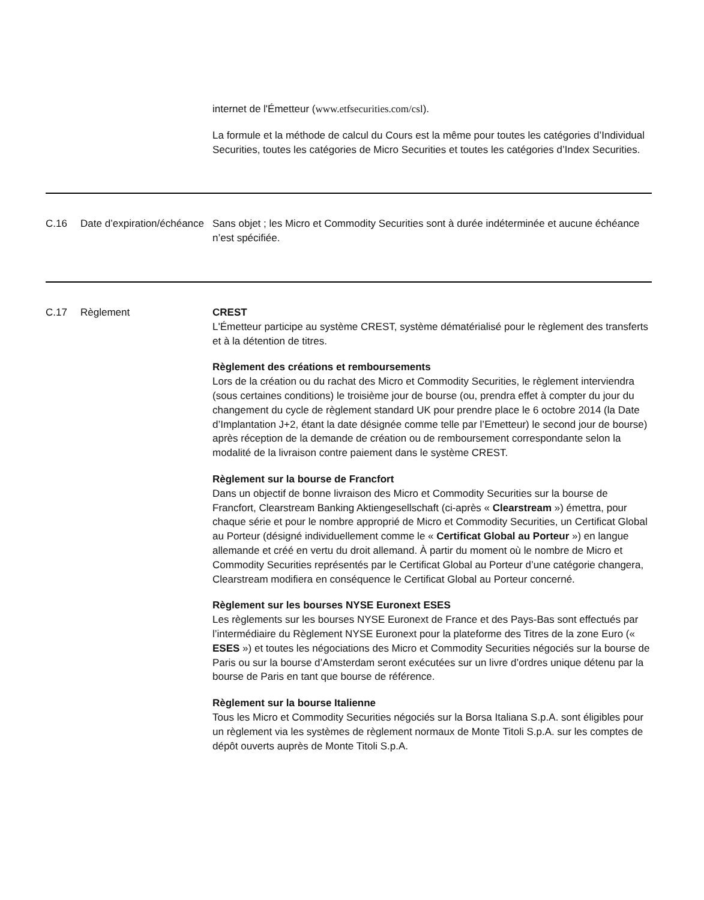| | | internet de l'Émetteur ( www.etfsecurities.com/csl ). La formule et la méthode de calcul du Cours est la même pour toutes les catégories d’Individual Securities, toutes les catégories de Micro Securities et toutes les catégories d’Index Securities. |
| C.16 | Date d’expiration/échéance | Sans objet ; les Micro et Commodity Securities sont à durée indéterminée et aucune échéance n’est spécifiée. |
| C.17 | Règlement | CREST L'Émetteur participe au système CREST, système dématérialisé pour le règlement des transferts et à la détention de titres. Règlement des créations et remboursements Lors de la création ou du rachat des Micro et Commodity Securities, le règlement interviendra (sous certaines conditions) le troisième jour de bourse (ou, prendra effet à compter du jour du changement du cycle de règlement standard UK pour prendre place le 6 octobre 2014 (la Date d’Implantation J+2, étant la date désignée comme telle par l’Emetteur) le second jour de bourse) après réception de la demande de création ou de remboursement correspondante selon la modalité de la livraison contre paiement dans le système CREST. Règlement sur la bourse de Francfort Dans un objectif de bonne livraison des Micro et Commodity Securities sur la bourse de Francfort, Clearstream Banking Aktiengesellschaft (ci-après « Clearstream ») émettra, pour chaque série et pour le nombre approprié de Micro et Commodity Securities, un Certificat Global au Porteur (désigné individuellement comme le « Certificat Global au Porteur ») en langue allemande et créé en vertu du droit allemand. À partir du moment où le nombre de Micro et Commodity Securities représentés par le Certificat Global au Porteur d’une catégorie changera, Clearstream modifiera en conséquence le Certificat Global au Porteur concerné. Règlement sur les bourses NYSE Euronext ESES Les règlements sur les bourses NYSE Euronext de France et des Pays-Bas sont effectués par l’intermédiaire du Règlement NYSE Euronext pour la plateforme des Titres de la zone Euro (« ESES ») et toutes les négociations des Micro et Commodity Securities négociés sur la bourse de Paris ou sur la bourse d’Amsterdam seront exécutées sur un livre d’ordres unique détenu par la bourse de Paris en tant que bourse de référence. Règlement sur la bourse Italienne Tous les Micro et Commodity Securities négociés sur la Borsa Italiana S.p.A. sont éligibles pour un règlement via les systèmes de règlement normaux de Monte Titoli S.p.A. sur les comptes de dépôt ouverts auprès de Monte Titoli S.p.A. |